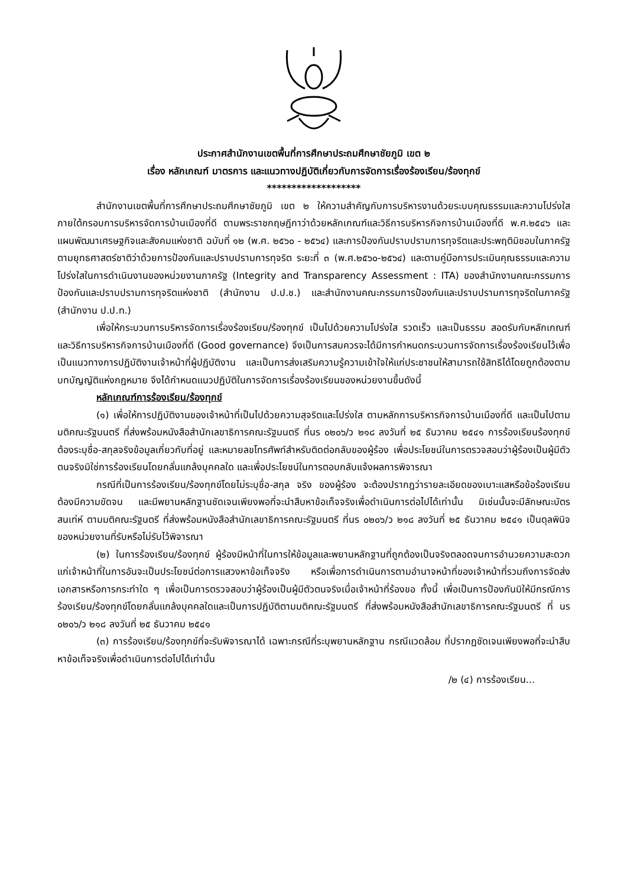ประกาศสำนักงานเขตพื้นที่การศึกษาประถมศึกษาชัยภูมิ เขต ๒
เรื่อง หลักเกณฑ์ มาตรการ และแนวทางปฏิบัติเกี่ยวกับการจัดการเรื่องร้องเรียน/ร้องทุกข์
*******************
สำนักงานเขตพื้นที่การศึกษาประถมศึกษาชัยภูมิ เขต ๒ ให้ความสำคัญกับการบริหารงานด้วยระบบคุณธรรมและความโปร่งใส ภายใต้กรอบการบริหารจัดการบ้านเมืองที่ดี ตามพระราชกฤษฎีกาว่าด้วยหลักเกณฑ์และวิธีการบริหารกิจการบ้านเมืองที่ดี พ.ศ.๒๕๔๖ และแผนพัฒนาเศรษฐกิจและสังคมแห่งชาติ ฉบับที่ ๑๒ (พ.ศ. ๒๕๖๐ - ๒๕๖๔) และการป้องกันปราบปรามการทุจริตและประพฤติมิชอบในภาครัฐ ตามยุทธศาสตร์ชาติว่าด้วยการป้องกันและปราบปรามการทุจริต ระยะที่ ๓ (พ.ศ.๒๕๖๐-๒๕๖๔) และตามคู่มือการประเมินคุณธรรมและความโปร่งใสในการดำเนินงานของหน่วยงานภาครัฐ (Integrity and Transparency Assessment : ITA) ของสำนักงานคณะกรรมการป้องกันและปราบปรามการทุจริตแห่งชาติ (สำนักงาน ป.ป.ช.) และสำนักงานคณะกรรมการป้องกันและปราบปรามการทุจริตในภาครัฐ (สำนักงาน ป.ป.ท.)
เพื่อให้กระบวนการบริหารจัดการเรื่องร้องเรียน/ร้องทุกข์ เป็นไปด้วยความโปร่งใส รวดเร็ว และเป็นธรรม สอดรับกับหลักเกณฑ์และวิธีการบริหารกิจการบ้านเมืองที่ดี (Good governance) จึงเป็นการสมควรจะได้มีการกำหนดกระบวนการจัดการเรื่องร้องเรียนไว้เพื่อเป็นแนวทางการปฏิบัติงานเจ้าหน้าที่ผู้ปฏิบัติงาน และเป็นการส่งเสริมความรู้ความเข้าใจให้แก่ประชาชนให้สามารถใช้สิทธิได้โดยถูกต้องตามบทบัญญัติแห่งกฎหมาย จึงได้กำหนดแนวปฏิบัติในการจัดการเรื่องร้องเรียนของหน่วยงานขึ้นดังนี้
หลักเกณฑ์การร้องเรียน/ร้องทุกข์
(๑) เพื่อให้การปฏิบัติงานของเจ้าหน้าที่เป็นไปด้วยความสุจริตและโปร่งใส ตามหลักการบริหารกิจการบ้านเมืองที่ดี และเป็นไปตามมติคณะรัฐมนตรี ที่ส่งพร้อมหนังสือสำนักเลขาธิการคณะรัฐมนตรี ที่นร ๐๒๐๖/ว ๒๑๘ ลงวันที่ ๒๕ ธันวาคม ๒๕๔๑ การร้องเรียนร้องทุกข์ ต้องระบุชื่อ-สกุลจริงข้อมูลเกี่ยวกับที่อยู่ และหมายลขโทรศัพท์สำหรับติดต่อกลับของผู้ร้อง เพื่อประโยชน์ในการตรวจสอบว่าผู้ร้องเป็นผู้มีตัวตนจริงมิใช่การร้องเรียนโดยกลั่นแกล้งบุคคลใด และเพื่อประโยชน์ในการตอบกลับแจ้งผลการพิจารณา
กรณีที่เป็นการร้องเรียน/ร้องทุกข์โดยไม่ระบุชื่อ-สกุล จริง ของผู้ร้อง จะต้องปรากฎว่ารายละเอียดของเบาะแสหรือข้อร้องเรียนต้องมีความขัดจน และมีพยานหลักฐานชัดเจนเพียงพอที่จะนำสืบหาข้อเท็จจริงเพื่อดำเนินการต่อไปได้เท่านั้น มิเช่นนั้นจะมีลักษณะบัตรสนเท่ห์ ตามมติคณะรัฐนตรี ที่ส่งพร้อมหนังสือสำนักเลขาธิการคณะรัฐมนตรี ที่นร ๐๒๐๖/ว ๒๑๘ ลงวันที่ ๒๕ ธันวาคม ๒๕๔๑ เป็นดุลพินิจของหน่วยงานที่รับหรือไม่รับไว้พิจารณา
(๒) ในการร้องเรียน/ร้องทุกข์ ผู้ร้องมีหน้าที่ในการให้ข้อมูลและพยานหลักฐานที่ถูกต้องเป็นจริงตลอดจนการอำนวยความสะดวกแก่เจ้าหน้าที่ในการอันจะเป็นประโยชน์ต่อการแสวงหาข้อเท็จจริง หรือเพื่อการดำเนินการตามอำนาจหน้าที่ของเจ้าหน้าที่รวมถึงการจัดส่งเอกสารหรือการกระทำใด ๆ เพื่อเป็นการตรวจสอบว่าผู้ร้องเป็นผู้มีตัวตนจริงเมื่อเจ้าหน้าที่ร้องขอ ทั้งนี้ เพื่อเป็นการป้องกันมิให้มีกรณีการร้องเรียน/ร้องทุกข์โดยกลั่นแกล้งบุคคลใดและเป็นการปฏิบัติตามมติคณะรัฐมนตรี ที่ส่งพร้อมหนังสือสำนักเลขาธิการคณะรัฐมนตรี ที่ นร ๐๒๐๖/ว ๒๑๘ ลงวันที่ ๒๕ ธันวาคม ๒๕๔๑
(๓) การร้องเรียน/ร้องทุกข์ที่จะรับพิจารณาได้ เฉพาะกรณีที่ระบุพยานหลักฐาน กรณีแวดล้อม ที่ปรากฏชัดเจนเพียงพอที่จะนำสืบหาข้อเท็จจริงเพื่อดำเนินการต่อไปได้เท่านั้น
/๒ (๔) การร้องเรียน...